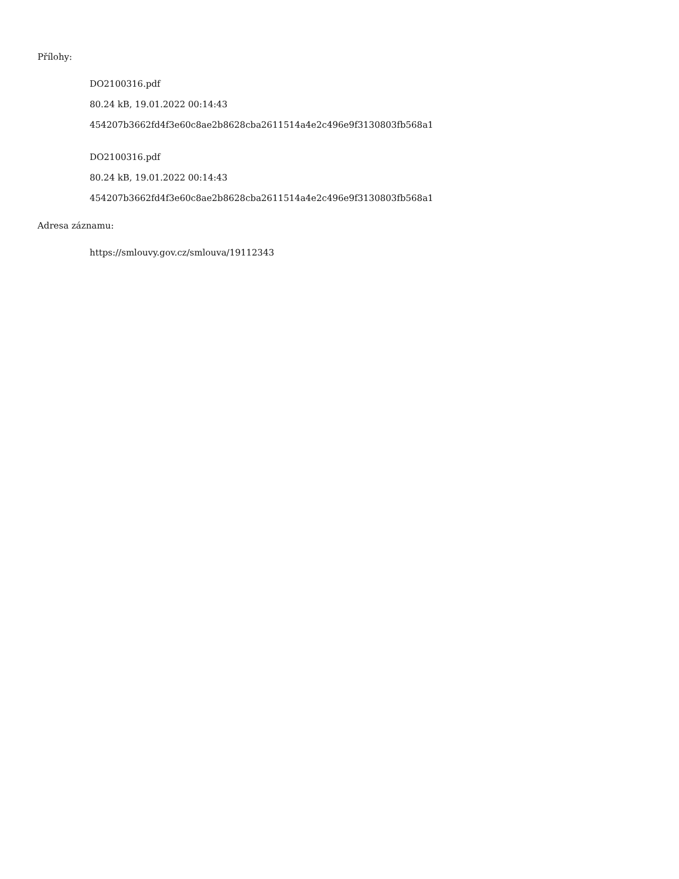Přílohy:
DO2100316.pdf
80.24 kB, 19.01.2022 00:14:43
454207b3662fd4f3e60c8ae2b8628cba2611514a4e2c496e9f3130803fb568a1
DO2100316.pdf
80.24 kB, 19.01.2022 00:14:43
454207b3662fd4f3e60c8ae2b8628cba2611514a4e2c496e9f3130803fb568a1
Adresa záznamu:
https://smlouvy.gov.cz/smlouva/19112343